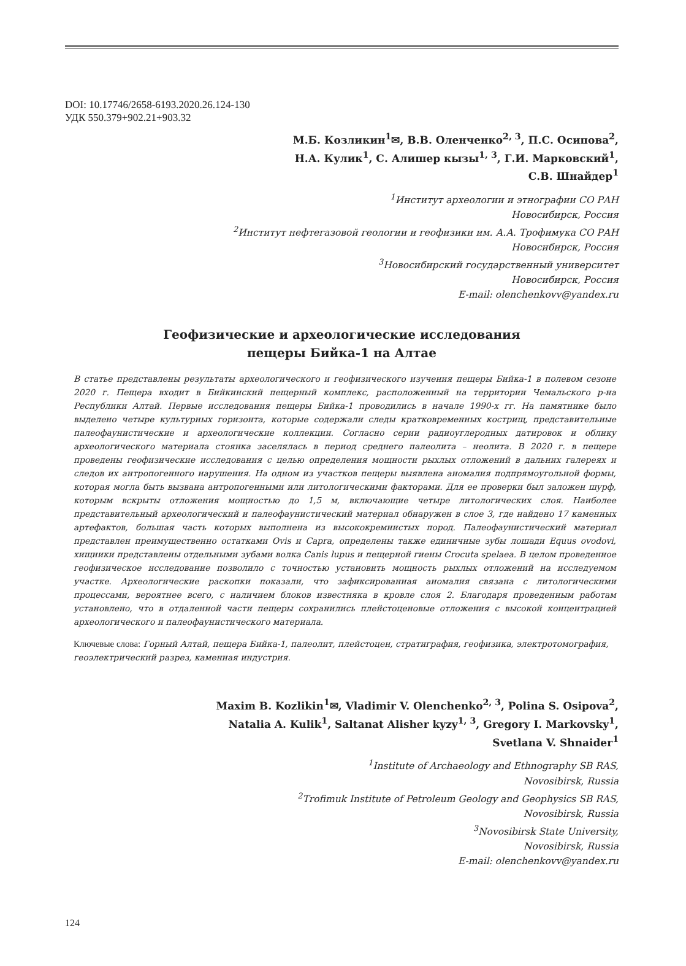DOI: 10.17746/2658-6193.2020.26.124-130
УДК 550.379+902.21+903.32
М.Б. Козликин<sup>1</sup>✉, В.В. Оленченко<sup>2, 3</sup>, П.С. Осипова<sup>2</sup>,
Н.А. Кулик<sup>1</sup>, С. Алишер кызы<sup>1, 3</sup>, Г.И. Марковский<sup>1</sup>,
С.В. Шнайдер<sup>1</sup>
<sup>1</sup> Институт археологии и этнографии СО РАН
Новосибирск, Россия
<sup>2</sup> Институт нефтегазовой геологии и геофизики им. А.А. Трофимука СО РАН
Новосибирск, Россия
<sup>3</sup> Новосибирский государственный университет
Новосибирск, Россия
E-mail: olenchenkovv@yandex.ru
Геофизические и археологические исследования
пещеры Бийка-1 на Алтае
В статье представлены результаты археологического и геофизического изучения пещеры Бийка-1 в полевом сезоне 2020 г. Пещера входит в Бийкинский пещерный комплекс, расположенный на территории Чемальского р-на Республики Алтай. Первые исследования пещеры Бийка-1 проводились в начале 1990-х гг. На памятнике было выделено четыре культурных горизонта, которые содержали следы кратковременных кострищ, представительные палеофаунистические и археологические коллекции. Согласно серии радиоуглеродных датировок и облику археологического материала стоянка заселялась в период среднего палеолита – неолита. В 2020 г. в пещере проведены геофизические исследования с целью определения мощности рыхлых отложений в дальних галереях и следов их антропогенного нарушения. На одном из участков пещеры выявлена аномалия подпрямоугольной формы, которая могла быть вызвана антропогенными или литологическими факторами. Для ее проверки был заложен шурф, которым вскрыты отложения мощностью до 1,5 м, включающие четыре литологических слоя. Наиболее представительный археологический и палеофаунистический материал обнаружен в слое 3, где найдено 17 каменных артефактов, большая часть которых выполнена из высококремнистых пород. Палеофаунистический материал представлен преимущественно остатками Ovis и Capra, определены также единичные зубы лошади Equus ovodovi, хищники представлены отдельными зубами волка Canis lupus и пещерной гиены Crocuta spelaea. В целом проведенное геофизическое исследование позволило с точностью установить мощность рыхлых отложений на исследуемом участке. Археологические раскопки показали, что зафиксированная аномалия связана с литологическими процессами, вероятнее всего, с наличием блоков известняка в кровле слоя 2. Благодаря проведенным работам установлено, что в отдаленной части пещеры сохранились плейстоценовые отложения с высокой концентрацией археологического и палеофаунистического материала.
Ключевые слова: Горный Алтай, пещера Бийка-1, палеолит, плейстоцен, стратиграфия, геофизика, электротомография, геоэлектрический разрез, каменная индустрия.
Maxim B. Kozlikin<sup>1</sup>✉, Vladimir V. Olenchenko<sup>2, 3</sup>, Polina S. Osipova<sup>2</sup>,
Natalia A. Kulik<sup>1</sup>, Saltanat Alisher kyzy<sup>1, 3</sup>, Gregory I. Markovsky<sup>1</sup>,
Svetlana V. Shnaider<sup>1</sup>
<sup>1</sup> Institute of Archaeology and Ethnography SB RAS,
Novosibirsk, Russia
<sup>2</sup> Trofimuk Institute of Petroleum Geology and Geophysics SB RAS,
Novosibirsk, Russia
<sup>3</sup> Novosibirsk State University,
Novosibirsk, Russia
E-mail: olenchenkovv@yandex.ru
124